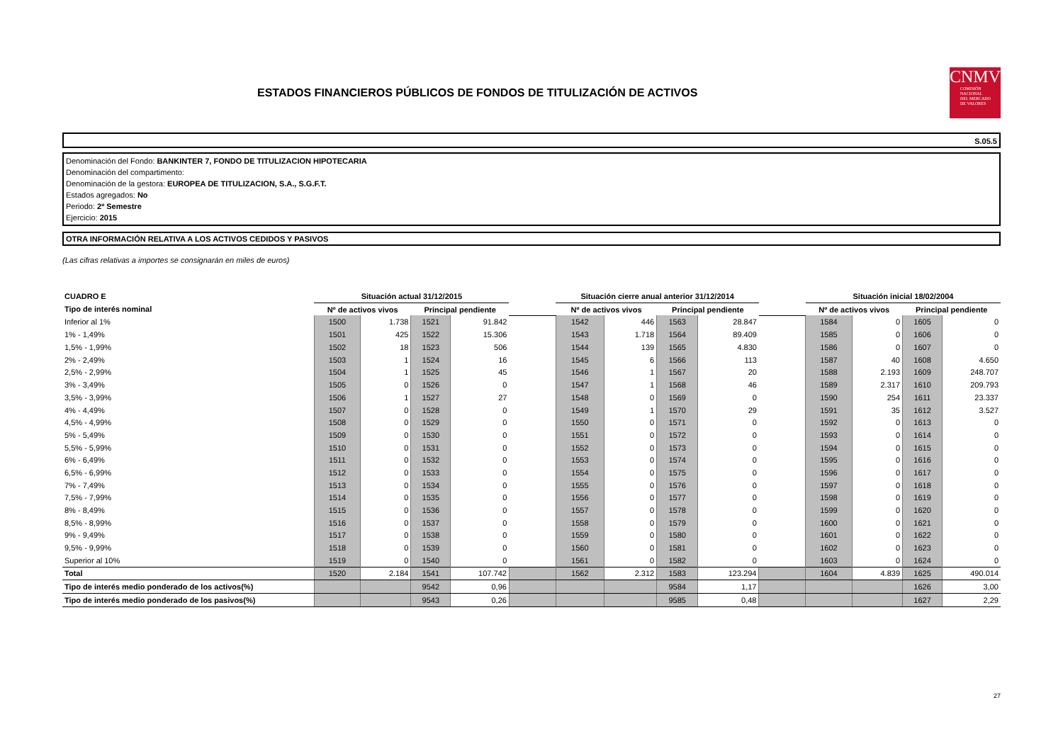ESTADOS FINANCIEROS PÚBLICOS DE FONDOS DE TITULIZACIÓN DE ACTIVOS
CNMV
COMISIÓN
NACIONAL
DEL MERCADO
DE VALORES
S.05.5
Denominación del Fondo: BANKINTER 7, FONDO DE TITULIZACION HIPOTECARIA
Denominación del compartimento:
Denominación de la gestora: EUROPEA DE TITULIZACION, S.A., S.G.F.T.
Estados agregados: No
Periodo: 2º Semestre
Ejercicio: 2015
OTRA INFORMACIÓN RELATIVA A LOS ACTIVOS CEDIDOS Y PASIVOS
(Las cifras relativas a importes se consignarán en miles de euros)
| CUADRO E | Situación actual 31/12/2015 | | | | | Situación cierre anual anterior 31/12/2014 | | | | | Situación inicial 18/02/2004 | | | |
| Tipo de interés nominal | Nº de activos vivos | | Principal pendiente | | | Nº de activos vivos | | Principal pendiente | | | Nº de activos vivos | | Principal pendiente | |
| Inferior al 1% | 1500 | 1.738 | 1521 | 91.842 | | 1542 | 446 | 1563 | 28.847 | | 1584 | 0 | 1605 | 0 |
| 1% - 1,49% | 1501 | 425 | 1522 | 15.306 | | 1543 | 1.718 | 1564 | 89.409 | | 1585 | 0 | 1606 | 0 |
| 1,5% - 1,99% | 1502 | 18 | 1523 | 506 | | 1544 | 139 | 1565 | 4.830 | | 1586 | 0 | 1607 | 0 |
| 2% - 2,49% | 1503 | 1 | 1524 | 16 | | 1545 | 6 | 1566 | 113 | | 1587 | 40 | 1608 | 4.650 |
| 2,5% - 2,99% | 1504 | 1 | 1525 | 45 | | 1546 | 1 | 1567 | 20 | | 1588 | 2.193 | 1609 | 248.707 |
| 3% - 3,49% | 1505 | 0 | 1526 | 0 | | 1547 | 1 | 1568 | 46 | | 1589 | 2.317 | 1610 | 209.793 |
| 3,5% - 3,99% | 1506 | 1 | 1527 | 27 | | 1548 | 0 | 1569 | 0 | | 1590 | 254 | 1611 | 23.337 |
| 4% - 4,49% | 1507 | 0 | 1528 | 0 | | 1549 | 1 | 1570 | 29 | | 1591 | 35 | 1612 | 3.527 |
| 4,5% - 4,99% | 1508 | 0 | 1529 | 0 | | 1550 | 0 | 1571 | 0 | | 1592 | 0 | 1613 | 0 |
| 5% - 5,49% | 1509 | 0 | 1530 | 0 | | 1551 | 0 | 1572 | 0 | | 1593 | 0 | 1614 | 0 |
| 5,5% - 5,99% | 1510 | 0 | 1531 | 0 | | 1552 | 0 | 1573 | 0 | | 1594 | 0 | 1615 | 0 |
| 6% - 6,49% | 1511 | 0 | 1532 | 0 | | 1553 | 0 | 1574 | 0 | | 1595 | 0 | 1616 | 0 |
| 6,5% - 6,99% | 1512 | 0 | 1533 | 0 | | 1554 | 0 | 1575 | 0 | | 1596 | 0 | 1617 | 0 |
| 7% - 7,49% | 1513 | 0 | 1534 | 0 | | 1555 | 0 | 1576 | 0 | | 1597 | 0 | 1618 | 0 |
| 7,5% - 7,99% | 1514 | 0 | 1535 | 0 | | 1556 | 0 | 1577 | 0 | | 1598 | 0 | 1619 | 0 |
| 8% - 8,49% | 1515 | 0 | 1536 | 0 | | 1557 | 0 | 1578 | 0 | | 1599 | 0 | 1620 | 0 |
| 8,5% - 8,99% | 1516 | 0 | 1537 | 0 | | 1558 | 0 | 1579 | 0 | | 1600 | 0 | 1621 | 0 |
| 9% - 9,49% | 1517 | 0 | 1538 | 0 | | 1559 | 0 | 1580 | 0 | | 1601 | 0 | 1622 | 0 |
| 9,5% - 9,99% | 1518 | 0 | 1539 | 0 | | 1560 | 0 | 1581 | 0 | | 1602 | 0 | 1623 | 0 |
| Superior al 10% | 1519 | 0 | 1540 | 0 | | 1561 | 0 | 1582 | 0 | | 1603 | 0 | 1624 | 0 |
| Total | 1520 | 2.184 | 1541 | 107.742 | | 1562 | 2.312 | 1583 | 123.294 | | 1604 | 4.839 | 1625 | 490.014 |
| Tipo de interés medio ponderado de los activos(%) | | | 9542 | 0,96 | | | | 9584 | 1,17 | | | | 1626 | 3,00 |
| Tipo de interés medio ponderado de los pasivos(%) | | | 9543 | 0,26 | | | | 9585 | 0,48 | | | | 1627 | 2,29 |
27